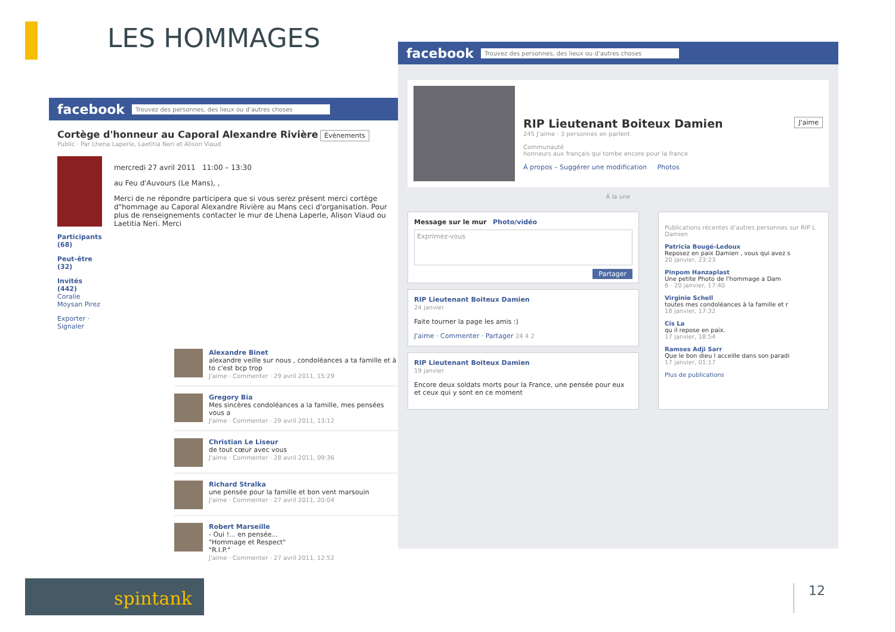LES HOMMAGES
facebook Trouvez des personnes, des lieux ou d’autres choses
Cortège d'honneur au Caporal Alexandre Rivière Évènements
Public · Par Lhena Laperle, Laetitia Neri et Alison Viaud
Participants (68)
Peut-être (32)
Invités (442)
Coralie Moysan Pirez
Exporter · Signaler
mercredi 27 avril 2011 11:00 – 13:30
au Feu d'Auvours (Le Mans), ,
Merci de ne répondre participera que si vous serez présent merci cortège d"hommage au Caporal Alexandre Rivière au Mans ceci d'organisation. Pour plus de renseignements contacter le mur de Lhena Laperle, Alison Viaud ou Laetitia Neri. Merci
Alexandre Binet
alexandre veille sur nous , condoléances a ta famille et à to c'est bcp trop
J'aime · Commenter · 29 avril 2011, 15:29
Gregory Bia
Mes sincères condoléances a la famille, mes pensées vous a
J'aime · Commenter · 29 avril 2011, 13:12
Christian Le Liseur
de tout cœur avec vous
J'aime · Commenter · 28 avril 2011, 09:36
Richard Stralka
une pensée pour la famille et bon vent marsouin
J'aime · Commenter · 27 avril 2011, 20:04
Robert Marseille
- Oui !... en pensée...
"Hommage et Respect"
"R.I.P."
J'aime · Commenter · 27 avril 2011, 12:52
facebook Trouvez des personnes, des lieux ou d’autres choses
RIP Lieutenant Boiteux Damien J'aime
245 J’aime · 3 personnes en parlent
Communauté
honneurs aux français qui tombe encore pour la france
À propos – Suggérer une modification Photos
À la une
Message sur le mur Photo/vidéo
Exprimez-vous
Partager
RIP Lieutenant Boiteux Damien
24 janvier
Faite tourner la page les amis :)
J'aime · Commenter · Partager 24 4 2
RIP Lieutenant Boiteux Damien
19 janvier
Encore deux soldats morts pour la France, une pensée pour eux et ceux qui y sont en ce moment
Publications récentes d’autres personnes sur RIP L Damien
Patricia Bougé-Ledoux
Reposez en paix Damien , vous qui avez s
20 janvier, 23:23
Pinpom Hanzaplast
Une petite Photo de l'hommage a Dam
6 · 20 janvier, 17:40
Virginie Schell
toutes mes condoléances à la famille et r
18 janvier, 17:32
Cis La
qu il repose en paix.
17 janvier, 18:54
Ramses Adji Sarr
Que le bon dieu l acceille dans son paradi
17 janvier, 01:17
Plus de publications
spintank 12